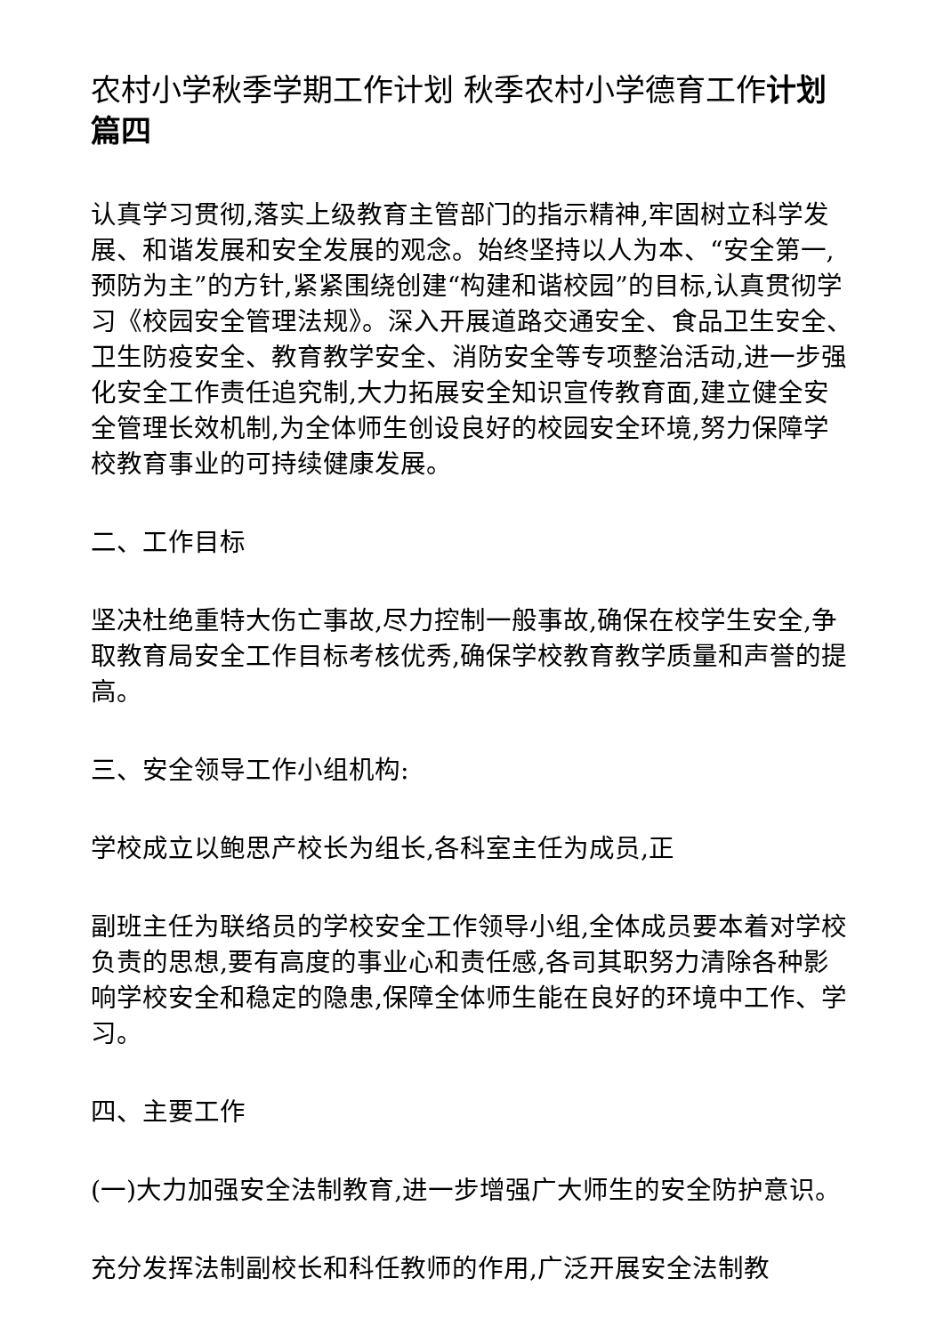农村小学秋季学期工作计划 秋季农村小学德育工作计划篇四
认真学习贯彻,落实上级教育主管部门的指示精神,牢固树立科学发展、和谐发展和安全发展的观念。始终坚持以人为本、“安全第一,预防为主”的方针,紧紧围绕创建“构建和谐校园”的目标,认真贯彻学习《校园安全管理法规》。深入开展道路交通安全、食品卫生安全、卫生防疫安全、教育教学安全、消防安全等专项整治活动,进一步强化安全工作责任追究制,大力拓展安全知识宣传教育面,建立健全安全管理长效机制,为全体师生创设良好的校园安全环境,努力保障学校教育事业的可持续健康发展。
二、工作目标
坚决杜绝重特大伤亡事故,尽力控制一般事故,确保在校学生安全,争取教育局安全工作目标考核优秀,确保学校教育教学质量和声誉的提高。
三、安全领导工作小组机构:
学校成立以鲍思产校长为组长,各科室主任为成员,正
副班主任为联络员的学校安全工作领导小组,全体成员要本着对学校负责的思想,要有高度的事业心和责任感,各司其职努力清除各种影响学校安全和稳定的隐患,保障全体师生能在良好的环境中工作、学习。
四、主要工作
(一)大力加强安全法制教育,进一步增强广大师生的安全防护意识。
充分发挥法制副校长和科任教师的作用,广泛开展安全法制教